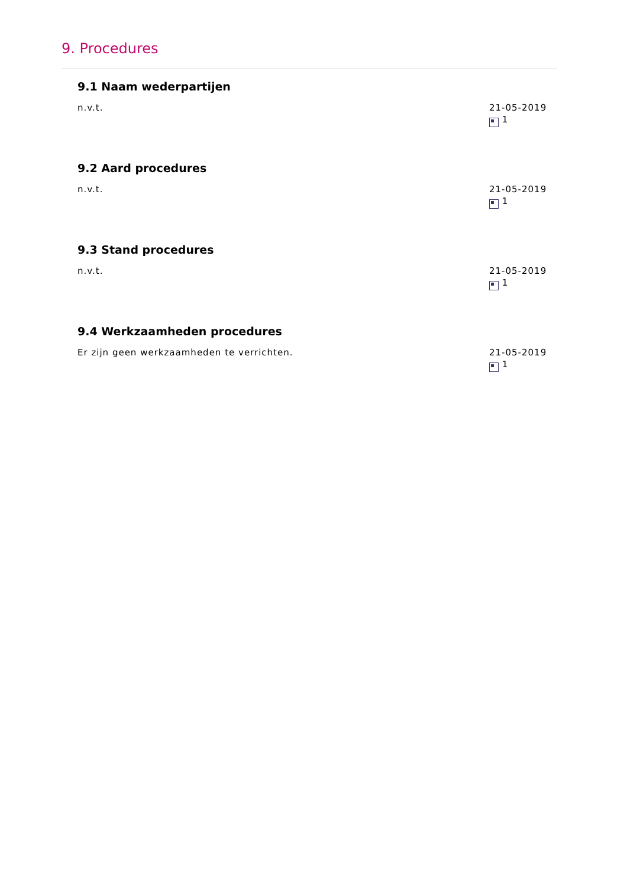9. Procedures
9.1 Naam wederpartijen
n.v.t. 21-05-2019
1
9.2 Aard procedures
n.v.t. 21-05-2019
1
9.3 Stand procedures
n.v.t. 21-05-2019
1
9.4 Werkzaamheden procedures
Er zijn geen werkzaamheden te verrichten.
21-05-2019
1